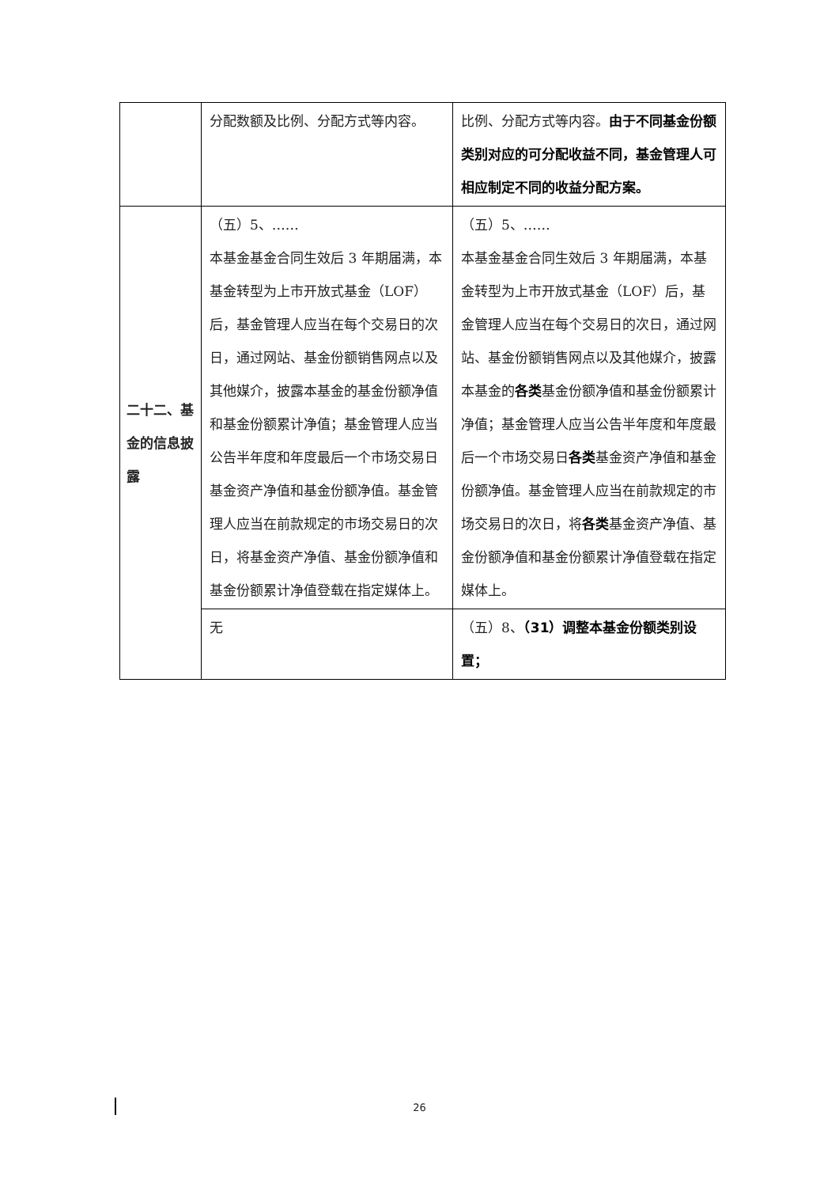| | 分配数额及比例、分配方式等内容。 | 比例、分配方式等内容。 由于不同基金份额类别对应的可分配收益不同，基金管理人可相应制定不同的收益分配方案。 |
| 二十二、基金的信息披露 | （五）5、…… 本基金基金合同生效后 3 年期届满，本基金转型为上市开放式基金（LOF）后，基金管理人应当在每个交易日的次日，通过网站、基金份额销售网点以及其他媒介，披露本基金的基金份额净值和基金份额累计净值；基金管理人应当公告半年度和年度最后一个市场交易日基金资产净值和基金份额净值。基金管理人应当在前款规定的市场交易日的次日，将基金资产净值、基金份额净值和基金份额累计净值登载在指定媒体上。 | （五）5、…… 本基金基金合同生效后 3 年期届满，本基金转型为上市开放式基金（LOF）后，基金管理人应当在每个交易日的次日，通过网站、基金份额销售网点以及其他媒介，披露本基金的 各类 基金份额净值和基金份额累计净值；基金管理人应当公告半年度和年度最后一个市场交易日 各类 基金资产净值和基金份额净值。基金管理人应当在前款规定的市场交易日的次日，将 各类 基金资产净值、基金份额净值和基金份额累计净值登载在指定媒体上。 |
| | 无 | （五）8、 （31）调整本基金份额类别设置； |
26